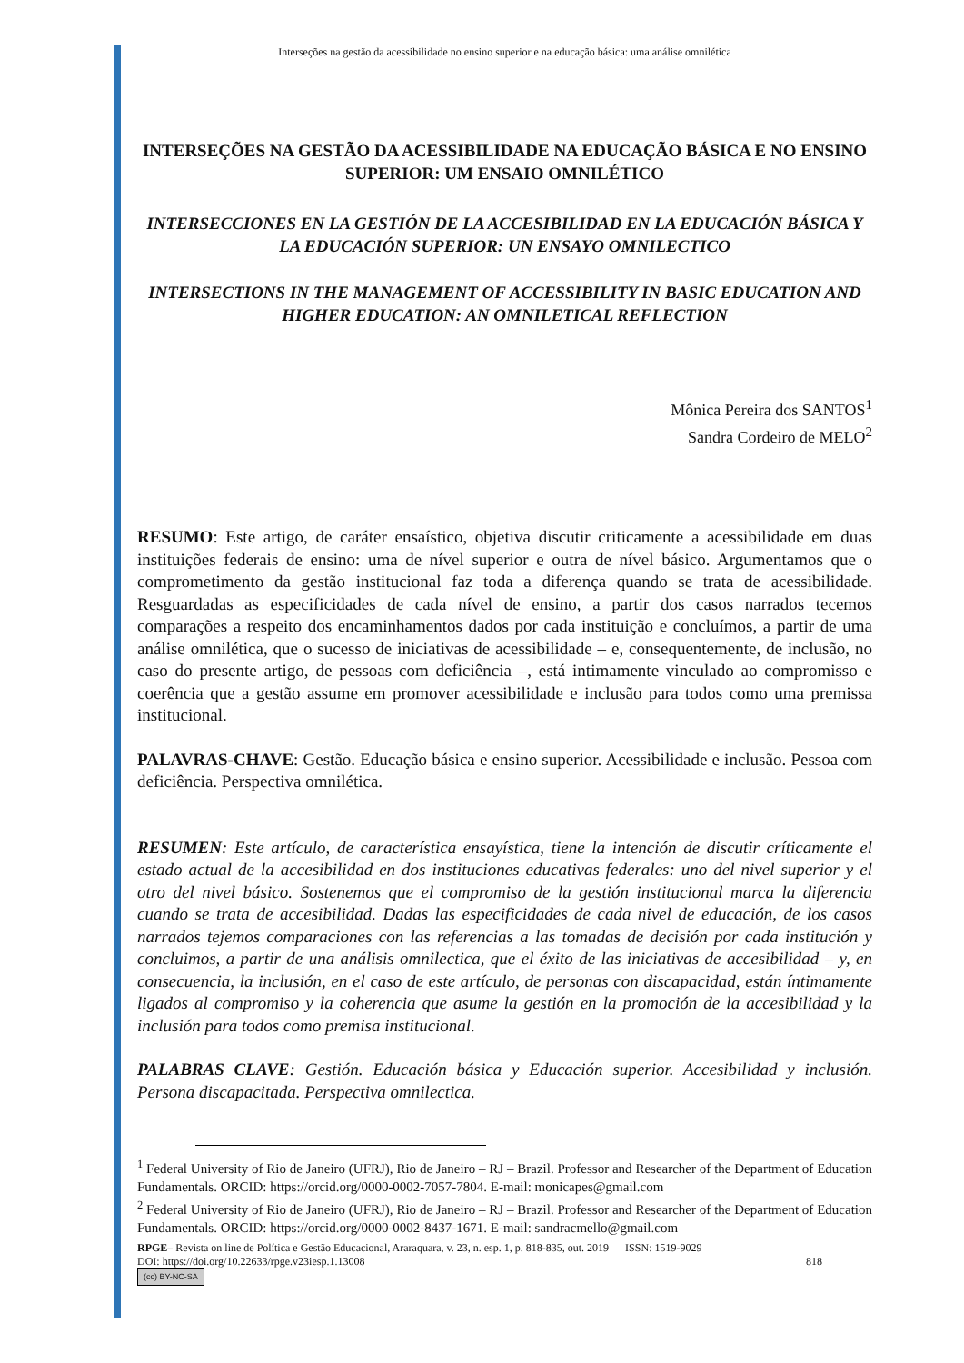Interseções na gestão da acessibilidade no ensino superior e na educação básica: uma análise omnilética
INTERSEÇÕES NA GESTÃO DA ACESSIBILIDADE NA EDUCAÇÃO BÁSICA E NO ENSINO SUPERIOR: UM ENSAIO OMNILÉTICO
INTERSECCIONES EN LA GESTIÓN DE LA ACCESIBILIDAD EN LA EDUCACIÓN BÁSICA Y LA EDUCACIÓN SUPERIOR: UN ENSAYO OMNILECTICO
INTERSECTIONS IN THE MANAGEMENT OF ACCESSIBILITY IN BASIC EDUCATION AND HIGHER EDUCATION: AN OMNILETICAL REFLECTION
Mônica Pereira dos SANTOS<sup>1</sup>
Sandra Cordeiro de MELO<sup>2</sup>
RESUMO: Este artigo, de caráter ensaístico, objetiva discutir criticamente a acessibilidade em duas instituições federais de ensino: uma de nível superior e outra de nível básico. Argumentamos que o comprometimento da gestão institucional faz toda a diferença quando se trata de acessibilidade. Resguardadas as especificidades de cada nível de ensino, a partir dos casos narrados tecemos comparações a respeito dos encaminhamentos dados por cada instituição e concluímos, a partir de uma análise omnilética, que o sucesso de iniciativas de acessibilidade – e, consequentemente, de inclusão, no caso do presente artigo, de pessoas com deficiência –, está intimamente vinculado ao compromisso e coerência que a gestão assume em promover acessibilidade e inclusão para todos como uma premissa institucional.
PALAVRAS-CHAVE: Gestão. Educação básica e ensino superior. Acessibilidade e inclusão. Pessoa com deficiência. Perspectiva omnilética.
RESUMEN: Este artículo, de característica ensayística, tiene la intención de discutir críticamente el estado actual de la accesibilidad en dos instituciones educativas federales: uno del nivel superior y el otro del nivel básico. Sostenemos que el compromiso de la gestión institucional marca la diferencia cuando se trata de accesibilidad. Dadas las especificidades de cada nivel de educación, de los casos narrados tejemos comparaciones con las referencias a las tomadas de decisión por cada institución y concluimos, a partir de una análisis omnilectica, que el éxito de las iniciativas de accesibilidad – y, en consecuencia, la inclusión, en el caso de este artículo, de personas con discapacidad, están íntimamente ligados al compromiso y la coherencia que asume la gestión en la promoción de la accesibilidad y la inclusión para todos como premisa institucional.
PALABRAS CLAVE: Gestión. Educación básica y Educación superior. Accesibilidad y inclusión. Persona discapacitada. Perspectiva omnilectica.
<sup>1</sup> Federal University of Rio de Janeiro (UFRJ), Rio de Janeiro – RJ – Brazil. Professor and Researcher of the Department of Education Fundamentals. ORCID: https://orcid.org/0000-0002-7057-7804. E-mail: monicapes@gmail.com
<sup>2</sup> Federal University of Rio de Janeiro (UFRJ), Rio de Janeiro – RJ – Brazil. Professor and Researcher of the Department of Education Fundamentals. ORCID: https://orcid.org/0000-0002-8437-1671. E-mail: sandracmello@gmail.com
RPGE– Revista on line de Política e Gestão Educacional, Araraquara, v. 23, n. esp. 1, p. 818-835, out. 2019 ISSN: 1519-9029
DOI: https://doi.org/10.22633/rpge.v23iesp.1.13008 818
(cc) BY-NC-SA